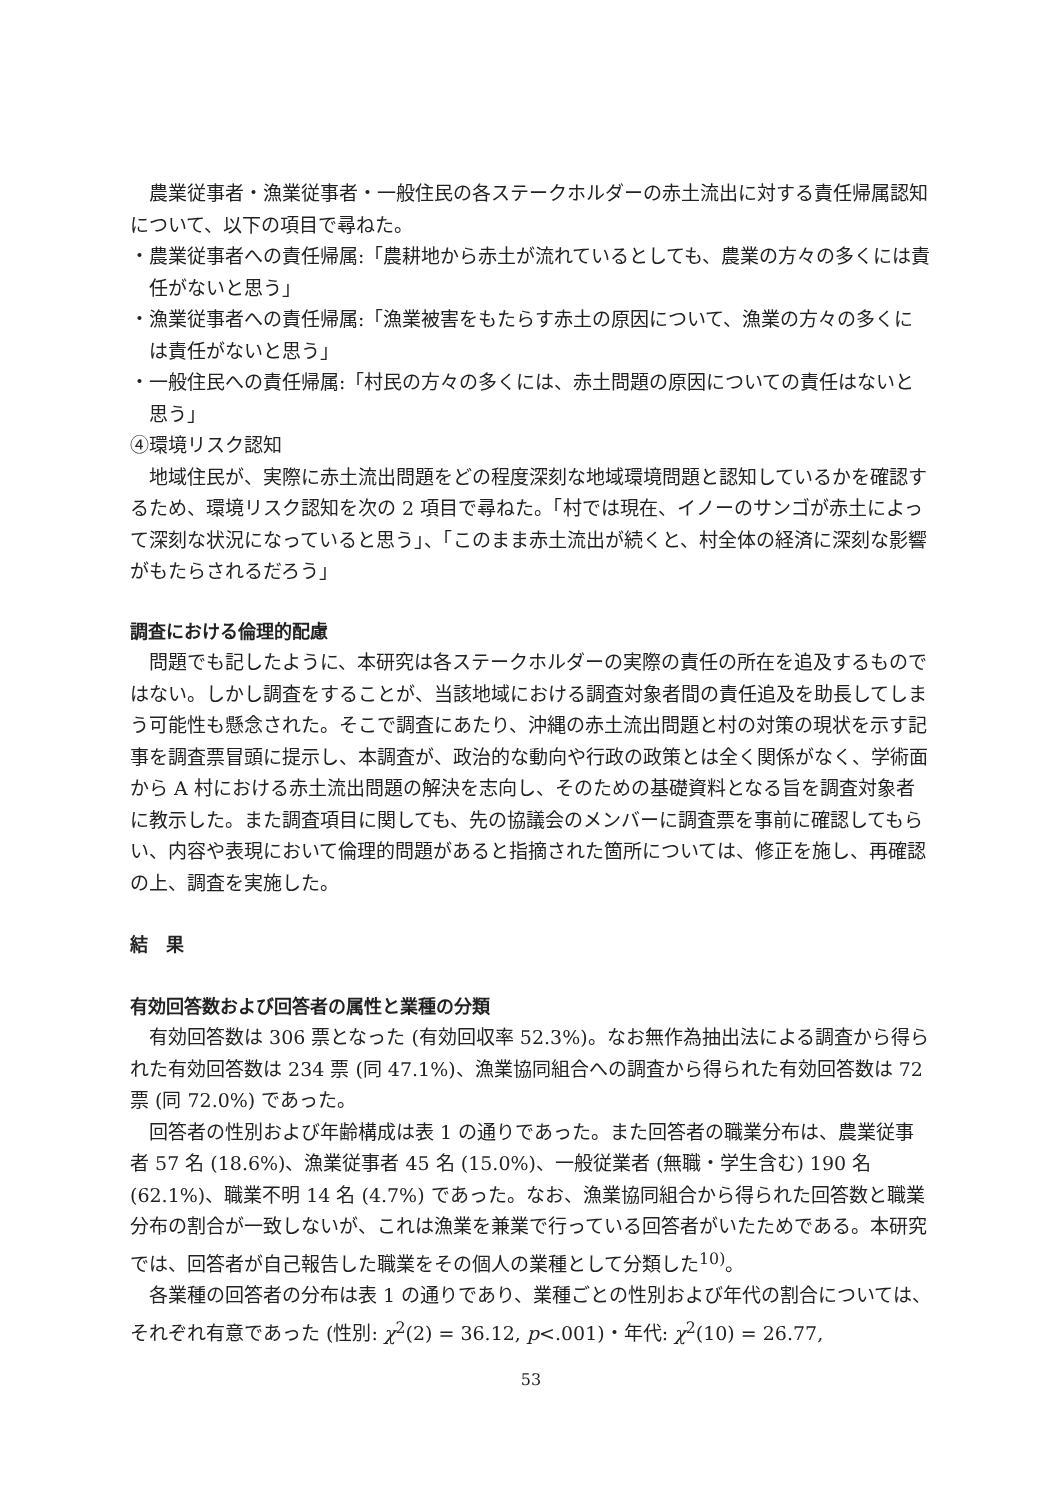農業従事者・漁業従事者・一般住民の各ステークホルダーの赤土流出に対する責任帰属認知について、以下の項目で尋ねた。
・農業従事者への責任帰属:「農耕地から赤土が流れているとしても、農業の方々の多くには責任がないと思う」
・漁業従事者への責任帰属:「漁業被害をもたらす赤土の原因について、漁業の方々の多くには責任がないと思う」
・一般住民への責任帰属:「村民の方々の多くには、赤土問題の原因についての責任はないと思う」
④環境リスク認知
地域住民が、実際に赤土流出問題をどの程度深刻な地域環境問題と認知しているかを確認するため、環境リスク認知を次の 2 項目で尋ねた。「村では現在、イノーのサンゴが赤土によって深刻な状況になっていると思う」、「このまま赤土流出が続くと、村全体の経済に深刻な影響がもたらされるだろう」
調査における倫理的配慮
問題でも記したように、本研究は各ステークホルダーの実際の責任の所在を追及するものではない。しかし調査をすることが、当該地域における調査対象者間の責任追及を助長してしまう可能性も懸念された。そこで調査にあたり、沖縄の赤土流出問題と村の対策の現状を示す記事を調査票冒頭に提示し、本調査が、政治的な動向や行政の政策とは全く関係がなく、学術面から A 村における赤土流出問題の解決を志向し、そのための基礎資料となる旨を調査対象者に教示した。また調査項目に関しても、先の協議会のメンバーに調査票を事前に確認してもらい、内容や表現において倫理的問題があると指摘された箇所については、修正を施し、再確認の上、調査を実施した。
結　果
有効回答数および回答者の属性と業種の分類
有効回答数は 306 票となった (有効回収率 52.3%)。なお無作為抽出法による調査から得られた有効回答数は 234 票 (同 47.1%)、漁業協同組合への調査から得られた有効回答数は 72 票 (同 72.0%) であった。
回答者の性別および年齢構成は表 1 の通りであった。また回答者の職業分布は、農業従事者 57 名 (18.6%)、漁業従事者 45 名 (15.0%)、一般従業者 (無職・学生含む) 190 名 (62.1%)、職業不明 14 名 (4.7%) であった。なお、漁業協同組合から得られた回答数と職業分布の割合が一致しないが、これは漁業を兼業で行っている回答者がいたためである。本研究では、回答者が自己報告した職業をその個人の業種として分類した<sup>10)</sup>。
各業種の回答者の分布は表 1 の通りであり、業種ごとの性別および年代の割合については、それぞれ有意であった (性別: χ<sup>2</sup>(2) = 36.12, p<.001)・年代: χ<sup>2</sup>(10) = 26.77,
53